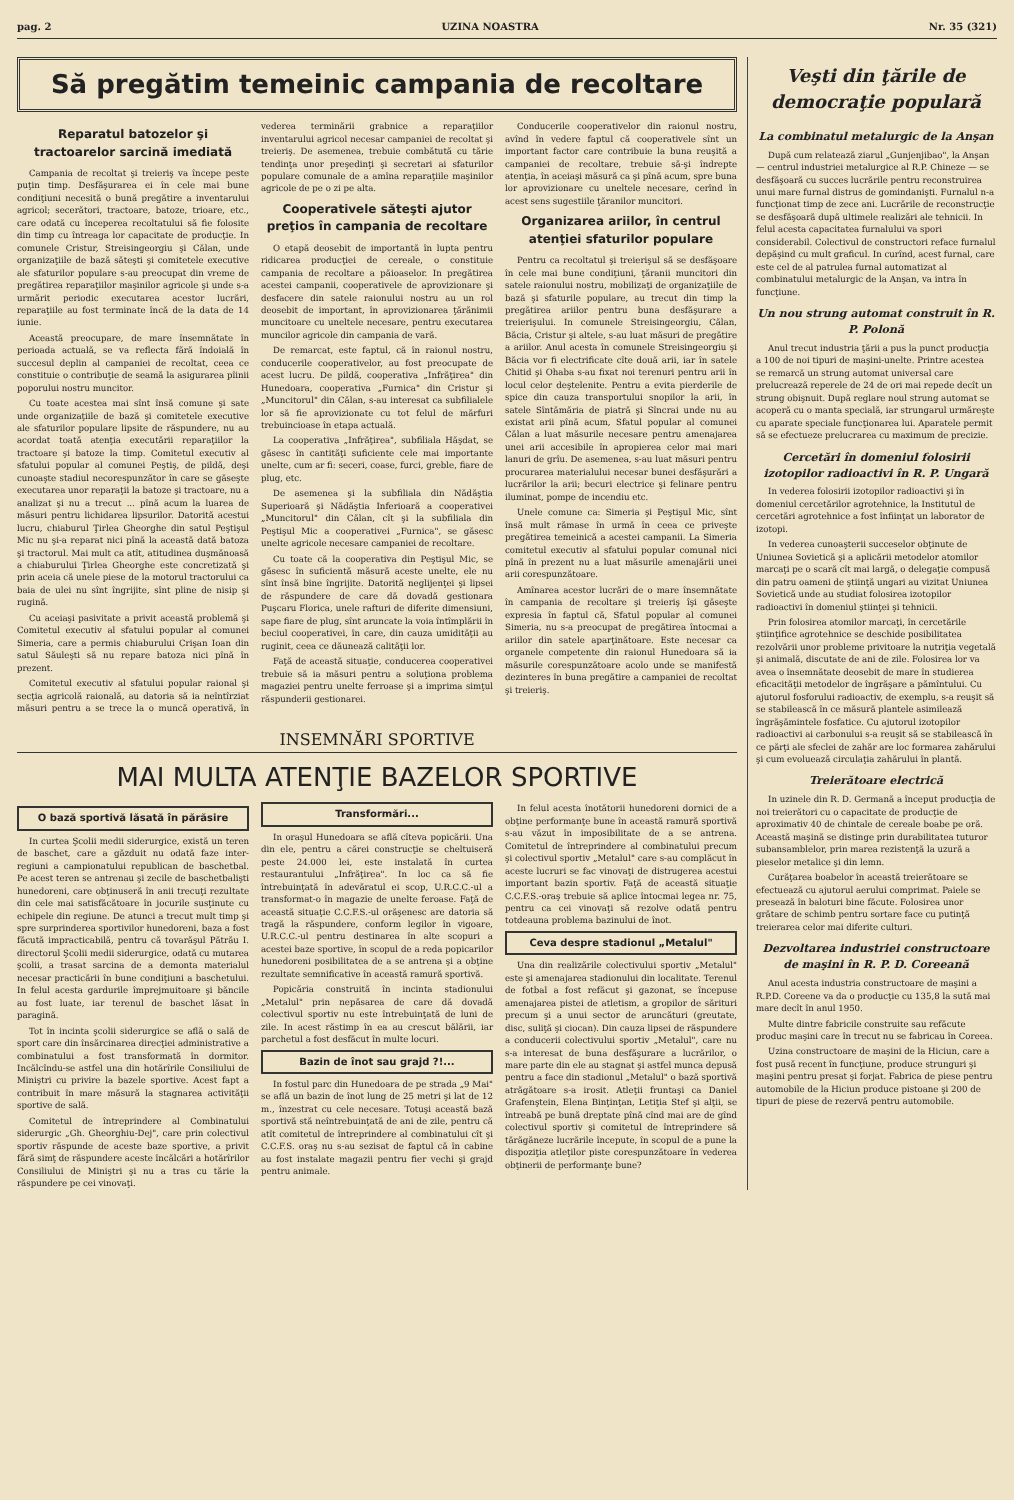pag. 2 UZINA NOASTRA Nr. 35 (321)
Să pregătim temeinic campania de recoltare
Reparatul batozelor şi tractoarelor sarcină imediată
Campania de recoltat şi treieriş va începe peste puţin timp. Desfăşurarea ei în cele mai bune condiţiuni necesită o bună pregătire a inventarului agricol; secerători, tractoare, batoze, trioare, etc., care odată cu începerea recoltatului să fie folosite din timp cu întreaga lor capacitate de producţie. In comunele Cristur, Streisingeorgiu şi Călan, unde organizaţiile de bază săteşti şi comitetele executive ale sfaturilor populare s-au preocupat din vreme de pregătirea reparaţiilor maşinilor agricole şi unde s-a urmărit periodic executarea acestor lucrări, reparaţiile au fost terminate încă de la data de 14 iunie.
Această preocupare, de mare însemnătate în perioada actuală, se va reflecta fără îndoială în succesul deplin al campaniei de recoltat, ceea ce constituie o contribuţie de seamă la asigurarea pîinii poporului nostru muncitor.
Cu toate acestea mai sînt însă comune şi sate unde organizaţiile de bază şi comitetele executive ale sfaturilor populare lipsite de răspundere, nu au acordat toată atenţia executării reparaţiilor la tractoare şi batoze la timp. Comitetul executiv al sfatului popular al comunei Peştiş, de pildă, deşi cunoaşte stadiul necorespunzător în care se găseşte executarea unor reparaţii la batoze şi tractoare, nu a analizat şi nu a trecut ... pînă acum la luarea de măsuri pentru lichidarea lipsurilor. Datorită acestui lucru, chiaburul Ţirlea Gheorghe din satul Peştişul Mic nu şi-a reparat nici pînă la această dată batoza şi tractorul. Mai mult ca atît, atitudinea duşmănoasă a chiaburului Ţirlea Gheorghe este concretizată şi prin aceia că unele piese de la motorul tractorului ca baia de ulei nu sînt îngrijite, sînt pline de nisip şi rugină.
Cu aceiaşi pasivitate a privit această problemă şi Comitetul executiv al sfatului popular al comunei Simeria, care a permis chiaburului Crişan Ioan din satul Săuleşti să nu repare batoza nici pînă în prezent.
Comitetul executiv al sfatului popular raional şi secţia agricolă raională, au datoria să ia neîntîrziat măsuri pentru a se trece la o muncă operativă, în vederea terminării grabnice a reparaţiilor inventarului agricol necesar campaniei de recoltat şi treieriş. De asemenea, trebuie combătută cu tărie tendinţa unor preşedinţi şi secretari ai sfaturilor populare comunale de a amîna reparaţiile maşinilor agricole de pe o zi pe alta.
Cooperativele săteşti ajutor preţios în campania de recoltare
O etapă deosebit de importantă în lupta pentru ridicarea producţiei de cereale, o constituie campania de recoltare a păioaselor. In pregătirea acestei campanii, cooperativele de aprovizionare şi desfacere din satele raionului nostru au un rol deosebit de important, în aprovizionarea ţărănimii muncitoare cu uneltele necesare, pentru executarea muncilor agricole din campania de vară.
De remarcat, este faptul, că în raionul nostru, conducerile cooperativelor, au fost preocupate de acest lucru. De pildă, cooperativa „Infrăţirea" din Hunedoara, cooperativa „Furnica" din Cristur şi „Muncitorul" din Călan, s-au interesat ca subfilialele lor să fie aprovizionate cu tot felul de mărfuri trebuincioase în etapa actuală.
La cooperativa „Infrăţirea", subfiliala Hăşdat, se găsesc în cantităţi suficiente cele mai importante unelte, cum ar fi: seceri, coase, furci, greble, fiare de plug, etc.
De asemenea şi la subfiliala din Nădăştia Superioară şi Nădăştia Inferioară a cooperativei „Muncitorul" din Călan, cît şi la subfiliala din Peştişul Mic a cooperativei „Furnica", se găsesc unelte agricole necesare campaniei de recoltare.
Cu toate că la cooperativa din Peştişul Mic, se găsesc în suficientă măsură aceste unelte, ele nu sînt însă bine îngrijite. Datorită neglijenţei şi lipsei de răspundere de care dă dovadă gestionara Puşcaru Florica, unele rafturi de diferite dimensiuni, sape fiare de plug, sînt aruncate la voia întîmplării în beciul cooperativei, în care, din cauza umidităţii au ruginit, ceea ce dăunează calităţii lor.
Faţă de această situaţie, conducerea cooperativei trebuie să ia măsuri pentru a soluţiona problema magaziei pentru unelte ferroase şi a imprima simţul răspunderii gestionarei.
Conducerile cooperativelor din raionul nostru, avînd în vedere faptul că cooperativele sînt un important factor care contribuie la buna reuşită a campaniei de recoltare, trebuie să-şi îndrepte atenţia, în aceiaşi măsură ca şi pînă acum, spre buna lor aprovizionare cu uneltele necesare, cerînd în acest sens sugestiile ţăranilor muncitori.
Organizarea ariilor, în centrul atenţiei sfaturilor populare
Pentru ca recoltatul şi treierişul să se desfăşoare în cele mai bune condiţiuni, ţăranii muncitori din satele raionului nostru, mobilizaţi de organizaţiile de bază şi sfaturile populare, au trecut din timp la pregătirea ariilor pentru buna desfăşurare a treierişului. In comunele Streisingeorgiu, Călan, Băcia, Cristur şi altele, s-au luat măsuri de pregătire a ariilor. Anul acesta în comunele Streisingeorgiu şi Băcia vor fi electrificate cîte două arii, iar în satele Chitid şi Ohaba s-au fixat noi terenuri pentru arii în locul celor deştelenite. Pentru a evita pierderile de spice din cauza transportului snopilor la arii, în satele Sîntămăria de piatră şi Sîncrai unde nu au existat arii pînă acum, Sfatul popular al comunei Călan a luat măsurile necesare pentru amenajarea unei arii accesibile în apropierea celor mai mari lanuri de grîu. De asemenea, s-au luat măsuri pentru procurarea materialului necesar bunei desfăşurări a lucrărilor la arii; becuri electrice şi felinare pentru iluminat, pompe de incendiu etc.
Unele comune ca: Simeria şi Peştişul Mic, sînt însă mult rămase în urmă în ceea ce priveşte pregătirea temeinică a acestei campanii. La Simeria comitetul executiv al sfatului popular comunal nici pînă în prezent nu a luat măsurile amenajării unei arii corespunzătoare.
Amînarea acestor lucrări de o mare însemnătate în campania de recoltare şi treieriş îşi găseşte expresia în faptul că, Sfatul popular al comunei Simeria, nu s-a preocupat de pregătirea întocmai a ariilor din satele aparţinătoare. Este necesar ca organele competente din raionul Hunedoara să ia măsurile corespunzătoare acolo unde se manifestă dezinteres în buna pregătire a campaniei de recoltat şi treieriş.
INSEMNĂRI SPORTIVE
MAI MULTA ATENŢIE BAZELOR SPORTIVE
O bază sportivă lăsată în părăsire
In curtea Şcolii medii siderurgice, există un teren de baschet, care a găzduit nu odată faze inter-regiuni a campionatului republican de baschetbal. Pe acest teren se antrenau şi zecile de baschetbalişti hunedoreni, care obţinuseră în anii trecuţi rezultate din cele mai satisfăcătoare în jocurile susţinute cu echipele din regiune. De atunci a trecut mult timp şi spre surprinderea sportivilor hunedoreni, baza a fost făcută impracticabilă, pentru că tovarăşul Pătrău I. directorul Şcolii medii siderurgice, odată cu mutarea şcolii, a trasat sarcina de a demonta materialul necesar practicării în bune condiţiuni a baschetului. In felul acesta gardurile împrejmuitoare şi băncile au fost luate, iar terenul de baschet lăsat în paragină.
Tot în incinta şcolii siderurgice se află o sală de sport care din însărcinarea direcţiei administrative a combinatului a fost transformată în dormitor. Incălcîndu-se astfel una din hotărîrile Consiliului de Miniştri cu privire la bazele sportive. Acest fapt a contribuit în mare măsură la stagnarea activităţii sportive de sală.
Comitetul de întreprindere al Combinatului siderurgic „Gh. Gheorghiu-Dej", care prin colectivul sportiv răspunde de aceste baze sportive, a privit fără simţ de răspundere aceste încălcări a hotărîrilor Consiliului de Miniştri şi nu a tras cu tărie la răspundere pe cei vinovaţi.
Transformări...
In oraşul Hunedoara se află cîteva popicării. Una din ele, pentru a cărei construcţie se cheltuiseră peste 24.000 lei, este instalată în curtea restaurantului „Infrăţirea". In loc ca să fie întrebuinţată în adevăratul ei scop, U.R.C.C.-ul a transformat-o în magazie de unelte feroase. Faţă de această situaţie C.C.F.S.-ul orăşenesc are datoria să tragă la răspundere, conform legilor în vigoare, U.R.C.C.-ul pentru destinarea în alte scopuri a acestei baze sportive, în scopul de a reda popicarilor hunedoreni posibilitatea de a se antrena şi a obţine rezultate semnificative în această ramură sportivă.
Popicăria construită în incinta stadionului „Metalul" prin nepăsarea de care dă dovadă colectivul sportiv nu este întrebuinţată de luni de zile. In acest răstimp în ea au crescut bălării, iar parchetul a fost desfăcut în multe locuri.
Bazin de înot sau grajd ?!...
In fostul parc din Hunedoara de pe strada „9 Mai" se află un bazin de înot lung de 25 metri şi lat de 12 m., înzestrat cu cele necesare. Totuşi această bază sportivă stă neîntrebuinţată de ani de zile, pentru că atît comitetul de întreprindere al combinatului cît şi C.C.F.S. oraş nu s-au sezisat de faptul că în cabine au fost instalate magazii pentru fier vechi şi grajd pentru animale.
In felul acesta înotătorii hunedoreni dornici de a obţine performanţe bune în această ramură sportivă s-au văzut în imposibilitate de a se antrena. Comitetul de întreprindere al combinatului precum şi colectivul sportiv „Metalul" care s-au complăcut în aceste lucruri se fac vinovaţi de distrugerea acestui important bazin sportiv. Faţă de această situaţie C.C.F.S.-oraş trebuie să aplice întocmai legea nr. 75, pentru ca cei vinovaţi să rezolve odată pentru totdeauna problema bazinului de înot.
Ceva despre stadionul „Metalul"
Una din realizările colectivului sportiv „Metalul" este şi amenajarea stadionului din localitate. Terenul de fotbal a fost refăcut şi gazonat, se începuse amenajarea pistei de atletism, a gropilor de sărituri precum şi a unui sector de aruncături (greutate, disc, suliţă şi ciocan). Din cauza lipsei de răspundere a conducerii colectivului sportiv „Metalul", care nu s-a interesat de buna desfăşurare a lucrărilor, o mare parte din ele au stagnat şi astfel munca depusă pentru a face din stadionul „Metalul" o bază sportivă atrăgătoare s-a irosit. Atleţii fruntaşi ca Daniel Grafenştein, Elena Binţinţan, Letiţia Stef şi alţii, se întreabă pe bună dreptate pînă cînd mai are de gînd colectivul sportiv şi comitetul de întreprindere să tărăgăneze lucrările începute, în scopul de a pune la dispoziţia atleţilor piste corespunzătoare în vederea obţinerii de performanţe bune?
Veşti din ţările de democraţie populară
La combinatul metalurgic de la Anşan
După cum relatează ziarul „Gunjenjibao", la Anşan — centrul industriei metalurgice al R.P. Chineze — se desfăşoară cu succes lucrările pentru reconstruirea unui mare furnal distrus de gomindanişti. Furnalul n-a funcţionat timp de zece ani. Lucrările de reconstrucţie se desfăşoară după ultimele realizări ale tehnicii. In felul acesta capacitatea furnalului va spori considerabil. Colectivul de constructori reface furnalul depăşind cu mult graficul. In curînd, acest furnal, care este cel de al patrulea furnal automatizat al combinatului metalurgic de la Anşan, va intra în funcţiune.
Un nou strung automat construit în R. P. Polonă
Anul trecut industria ţării a pus la punct producţia a 100 de noi tipuri de maşini-unelte. Printre acestea se remarcă un strung automat universal care prelucrează reperele de 24 de ori mai repede decît un strung obişnuit. După reglare noul strung automat se acoperă cu o manta specială, iar strungarul urmăreşte cu aparate speciale funcţionarea lui. Aparatele permit să se efectueze prelucrarea cu maximum de precizie.
Cercetări în domeniul folosirii izotopilor radioactivi în R. P. Ungară
In vederea folosirii izotopilor radioactivi şi în domeniul cercetărilor agrotehnice, la Institutul de cercetări agrotehnice a fost înfiinţat un laborator de izotopi.
In vederea cunoaşterii succeselor obţinute de Uniunea Sovietică şi a aplicării metodelor atomilor marcaţi pe o scară cît mai largă, o delegaţie compusă din patru oameni de ştiinţă ungari au vizitat Uniunea Sovietică unde au studiat folosirea izotopilor radioactivi în domeniul ştiinţei şi tehnicii.
Prin folosirea atomilor marcaţi, în cercetările ştiinţifice agrotehnice se deschide posibilitatea rezolvării unor probleme privitoare la nutriţia vegetală şi animală, discutate de ani de zile. Folosirea lor va avea o însemnătate deosebit de mare în studierea eficacităţii metodelor de îngrăşare a pămîntului. Cu ajutorul fosforului radioactiv, de exemplu, s-a reuşit să se stabilească în ce măsură plantele asimilează îngrăşămintele fosfatice. Cu ajutorul izotopilor radioactivi ai carbonului s-a reuşit să se stabilească în ce părţi ale sfeclei de zahăr are loc formarea zahărului şi cum evoluează circulaţia zahărului în plantă.
Treierătoare electrică
In uzinele din R. D. Germană a început producţia de noi treierători cu o capacitate de producţie de aproximativ 40 de chintale de cereale boabe pe oră. Această maşină se distinge prin durabilitatea tuturor subansamblelor, prin marea rezistenţă la uzură a pieselor metalice şi din lemn.
Curăţarea boabelor în această treierătoare se efectuează cu ajutorul aerului comprimat. Paiele se presează în baloturi bine făcute. Folosirea unor grătare de schimb pentru sortare face cu putinţă treierarea celor mai diferite culturi.
Dezvoltarea industriei constructoare de maşini în R. P. D. Coreeană
Anul acesta industria constructoare de maşini a R.P.D. Coreene va da o producţie cu 135,8 la sută mai mare decît în anul 1950.
Multe dintre fabricile construite sau refăcute produc maşini care în trecut nu se fabricau în Coreea.
Uzina constructoare de maşini de la Hiciun, care a fost pusă recent în funcţiune, produce strunguri şi maşini pentru presat şi forjat. Fabrica de piese pentru automobile de la Hiciun produce pistoane şi 200 de tipuri de piese de rezervă pentru automobile.